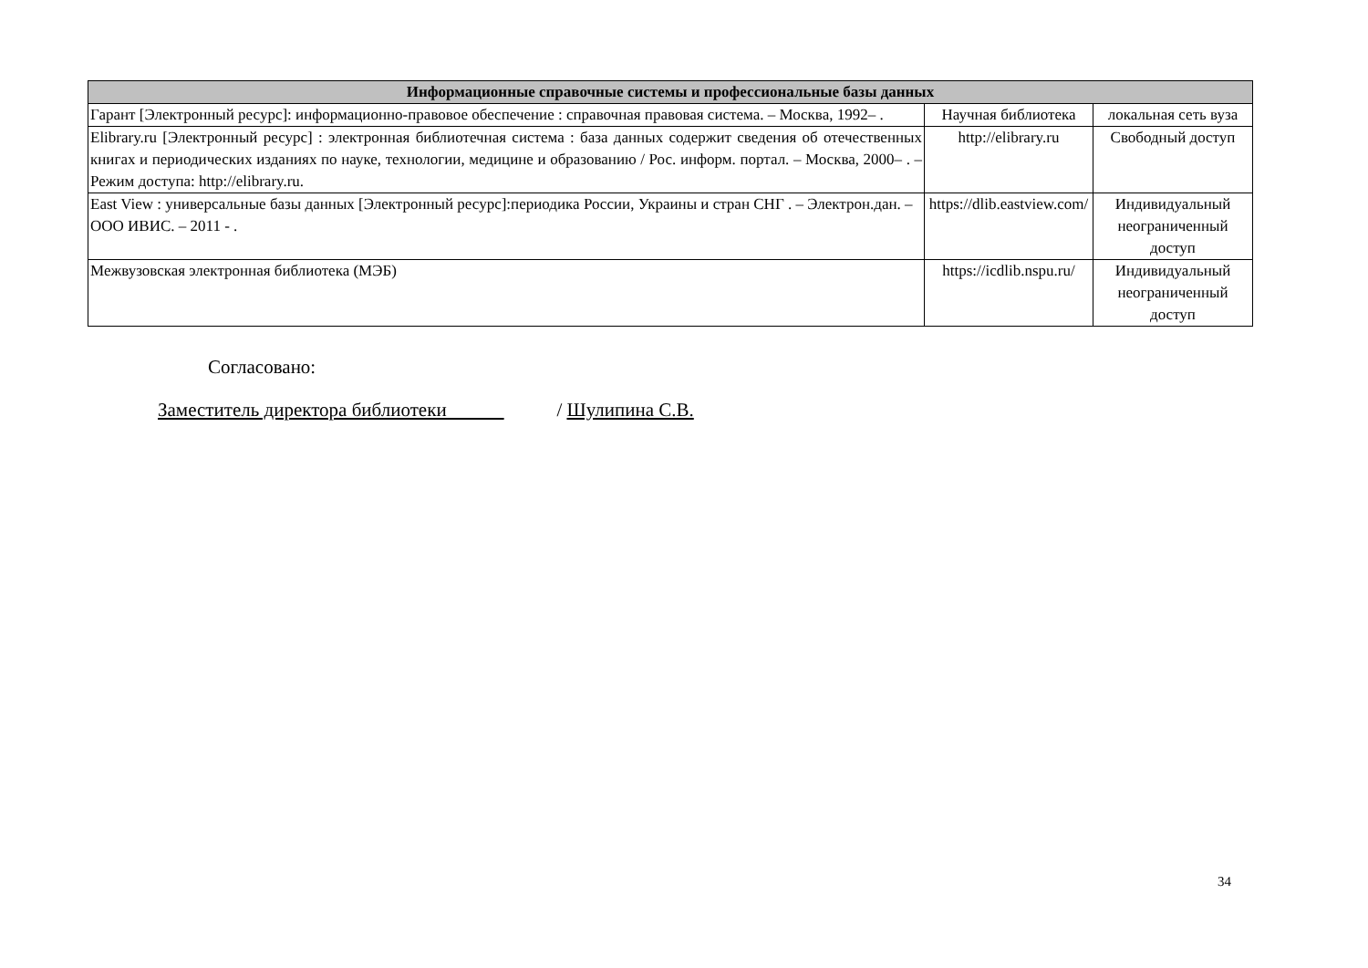| Информационные справочные системы и профессиональные базы данных | | |
| --- | --- | --- |
| Гарант [Электронный ресурс]: информационно-правовое обеспечение : справочная правовая система. – Москва, 1992– . | Научная библиотека | локальная сеть вуза |
| Elibrary.ru [Электронный ресурс] : электронная библиотечная система : база данных содержит сведения об отечественных книгах и периодических изданиях по науке, технологии, медицине и образованию / Рос. информ. портал. – Москва, 2000– . – Режим доступа: http://elibrary.ru. | http://elibrary.ru | Свободный доступ |
| East View : универсальные базы данных [Электронный ресурс]:периодика России, Украины и стран СНГ . – Электрон.дан. – ООО ИВИС. – 2011 - . | https://dlib.eastview.com/ | Индивидуальный неограниченный доступ |
| Межвузовская электронная библиотека (МЭБ) | https://icdlib.nspu.ru/ | Индивидуальный неограниченный доступ |
Согласовано:
Заместитель директора библиотеки / Шулипина С.В.
34